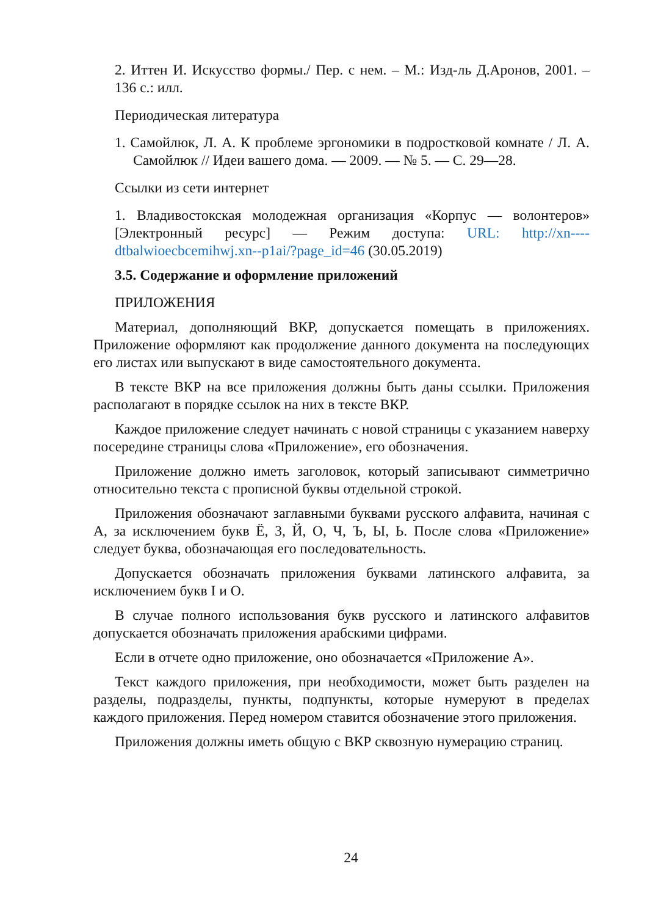2. Иттен И. Искусство формы./ Пер. с нем. – М.: Изд-ль Д.Аронов, 2001. – 136 с.: илл.
Периодическая литература
1. Самойлюк, Л. А. К проблеме эргономики в подростковой комнате / Л. А. Самойлюк // Идеи вашего дома. — 2009. — № 5. — С. 29—28.
Ссылки из сети интернет
1. Владивостокская молодежная организация «Корпус — волонтеров» [Электронный ресурс] — Режим доступа: URL: http://xn----dtbalwioecbcemihwj.xn--p1ai/?page_id=46 (30.05.2019)
3.5. Содержание и оформление приложений
ПРИЛОЖЕНИЯ
Материал, дополняющий ВКР, допускается помещать в приложениях. Приложение оформляют как продолжение данного документа на последующих его листах или выпускают в виде самостоятельного документа.
В тексте ВКР на все приложения должны быть даны ссылки. Приложения располагают в порядке ссылок на них в тексте ВКР.
Каждое приложение следует начинать с новой страницы с указанием наверху посередине страницы слова «Приложение», его обозначения.
Приложение должно иметь заголовок, который записывают симметрично относительно текста с прописной буквы отдельной строкой.
Приложения обозначают заглавными буквами русского алфавита, начиная с А, за исключением букв Ё, 3, Й, О, Ч, Ъ, Ы, Ь. После слова «Приложение» следует буква, обозначающая его последовательность.
Допускается обозначать приложения буквами латинского алфавита, за исключением букв I и O.
В случае полного использования букв русского и латинского алфавитов допускается обозначать приложения арабскими цифрами.
Если в отчете одно приложение, оно обозначается «Приложение А».
Текст каждого приложения, при необходимости, может быть разделен на разделы, подразделы, пункты, подпункты, которые нумеруют в пределах каждого приложения. Перед номером ставится обозначение этого приложения.
Приложения должны иметь общую с ВКР сквозную нумерацию страниц.
24